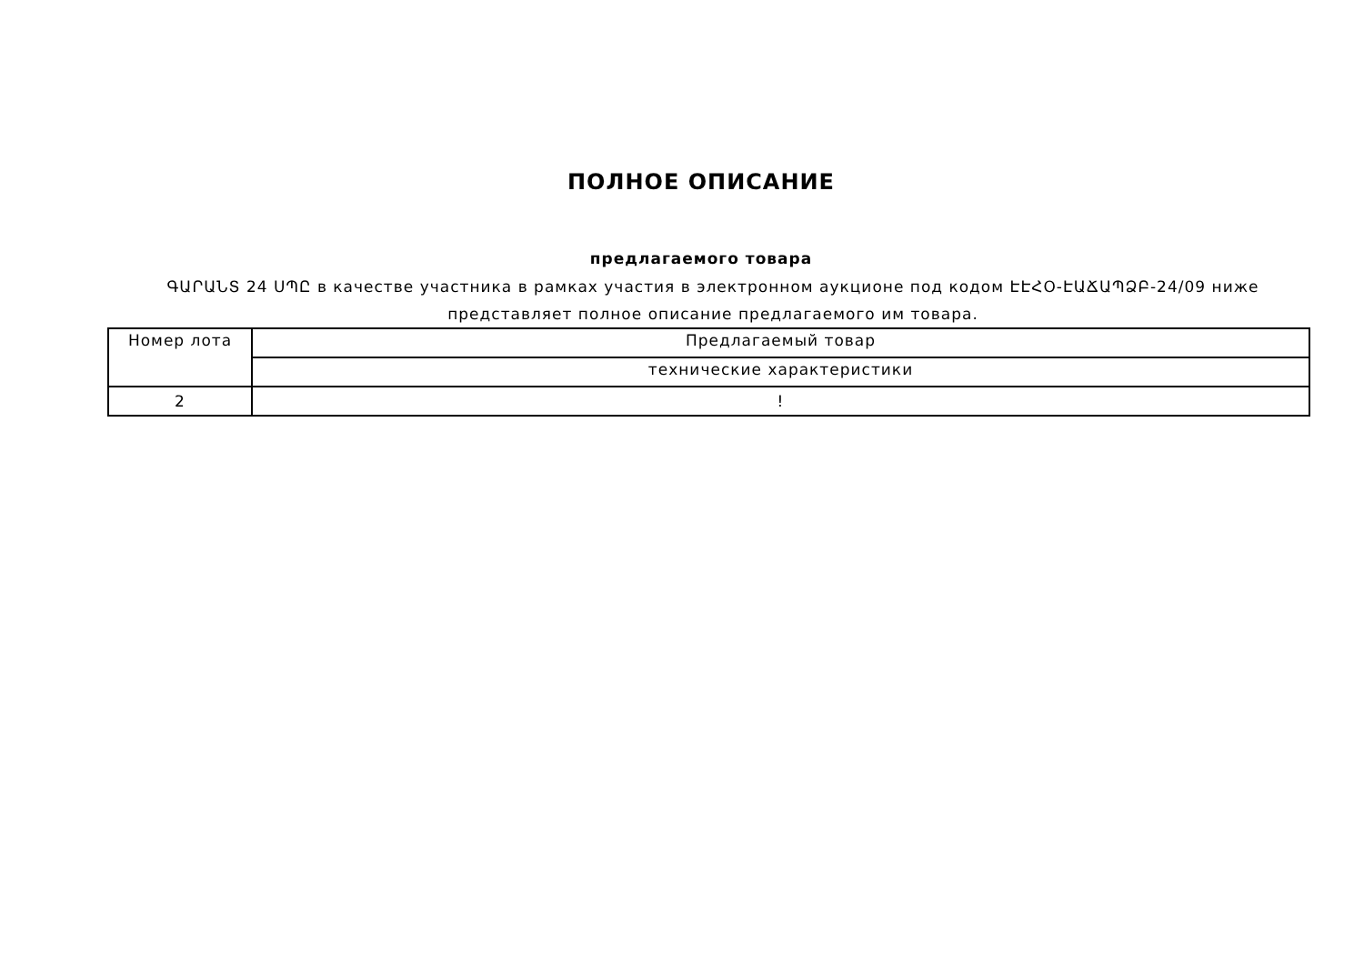ПОЛНОЕ ОПИСАНИЕ
предлагаемого товара
ԳԱՐԱՆՏ 24 ՍՊԸ в качестве участника в рамках участия в электронном аукционе под кодом ԷԷՀՕ-ԷԱՃԱՊՁԲ-24/09 ниже представляет полное описание предлагаемого им товара.
| Номер лота | Предлагаемый товар |
| --- | --- |
| | технические характеристики |
| 2 | ! |